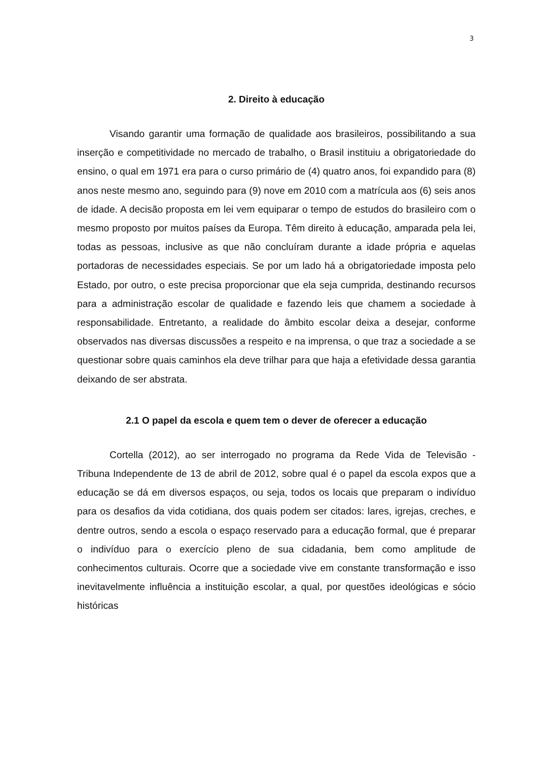3
2. Direito à educação
Visando garantir uma formação de qualidade aos brasileiros, possibilitando a sua inserção e competitividade no mercado de trabalho, o Brasil instituiu a obrigatoriedade do ensino, o qual em 1971 era para o curso primário de (4) quatro anos, foi expandido para (8) anos neste mesmo ano, seguindo para (9) nove em 2010 com a matrícula aos (6) seis anos de idade. A decisão proposta em lei vem equiparar o tempo de estudos do brasileiro com o mesmo proposto por muitos países da Europa. Têm direito à educação, amparada pela lei, todas as pessoas, inclusive as que não concluíram durante a idade própria e aquelas portadoras de necessidades especiais. Se por um lado há a obrigatoriedade imposta pelo Estado, por outro, o este precisa proporcionar que ela seja cumprida, destinando recursos para a administração escolar de qualidade e fazendo leis que chamem a sociedade à responsabilidade. Entretanto, a realidade do âmbito escolar deixa a desejar, conforme observados nas diversas discussões a respeito e na imprensa, o que traz a sociedade a se questionar sobre quais caminhos ela deve trilhar para que haja a efetividade dessa garantia deixando de ser abstrata.
2.1 O papel da escola e quem tem o dever de oferecer a educação
Cortella (2012), ao ser interrogado no programa da Rede Vida de Televisão - Tribuna Independente de 13 de abril de 2012, sobre qual é o papel da escola expos que a educação se dá em diversos espaços, ou seja, todos os locais que preparam o indivíduo para os desafios da vida cotidiana, dos quais podem ser citados: lares, igrejas, creches, e dentre outros, sendo a escola o espaço reservado para a educação formal, que é preparar o indivíduo para o exercício pleno de sua cidadania, bem como amplitude de conhecimentos culturais. Ocorre que a sociedade vive em constante transformação e isso inevitavelmente influência a instituição escolar, a qual, por questões ideológicas e sócio históricas